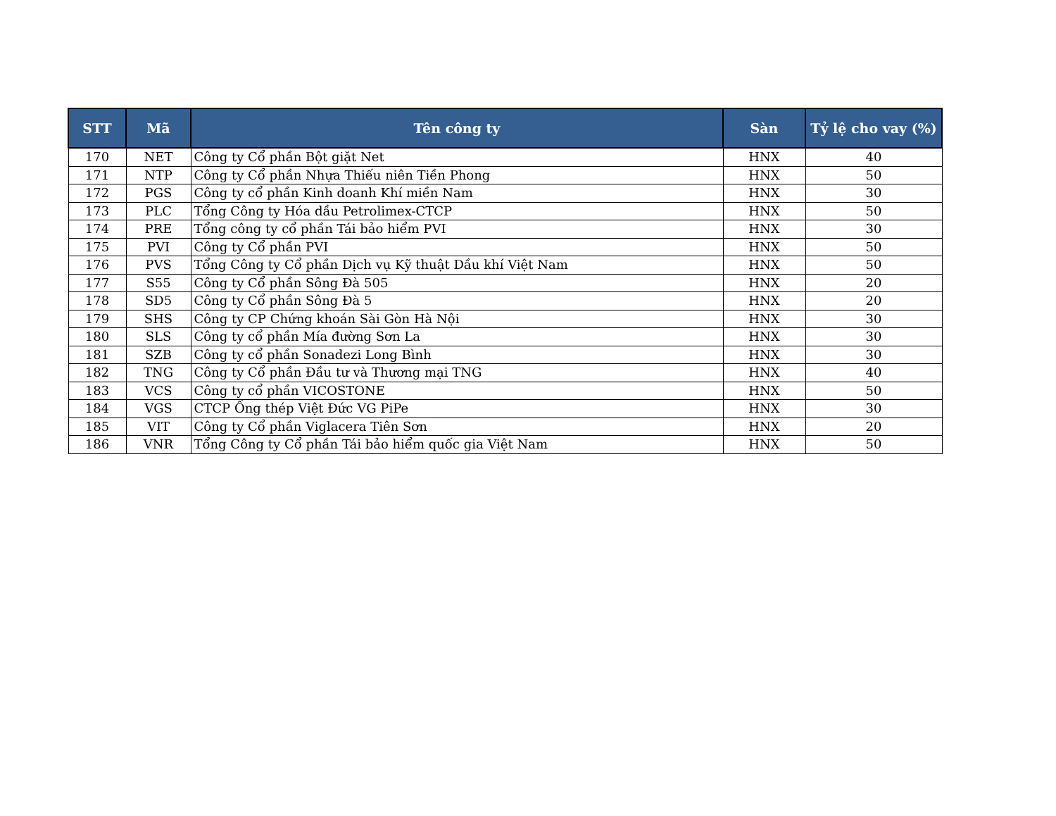| STT | Mã | Tên công ty | Sàn | Tỷ lệ cho vay (%) |
| --- | --- | --- | --- | --- |
| 170 | NET | Công ty Cổ phần Bột giặt Net | HNX | 40 |
| 171 | NTP | Công ty Cổ phần Nhựa Thiếu niên Tiền Phong | HNX | 50 |
| 172 | PGS | Công ty cổ phần Kinh doanh Khí miền Nam | HNX | 30 |
| 173 | PLC | Tổng Công ty Hóa dầu Petrolimex-CTCP | HNX | 50 |
| 174 | PRE | Tổng công ty cổ phần Tái bảo hiểm PVI | HNX | 30 |
| 175 | PVI | Công ty Cổ phần PVI | HNX | 50 |
| 176 | PVS | Tổng Công ty Cổ phần Dịch vụ Kỹ thuật Dầu khí Việt Nam | HNX | 50 |
| 177 | S55 | Công ty Cổ phần Sông Đà 505 | HNX | 20 |
| 178 | SD5 | Công ty Cổ phần Sông Đà 5 | HNX | 20 |
| 179 | SHS | Công ty CP Chứng khoán Sài Gòn Hà Nội | HNX | 30 |
| 180 | SLS | Công ty cổ phần Mía đường Sơn La | HNX | 30 |
| 181 | SZB | Công ty cổ phần Sonadezi Long Bình | HNX | 30 |
| 182 | TNG | Công ty Cổ phần Đầu tư và Thương mại TNG | HNX | 40 |
| 183 | VCS | Công ty cổ phần VICOSTONE | HNX | 50 |
| 184 | VGS | CTCP Ống thép Việt Đức VG PiPe | HNX | 30 |
| 185 | VIT | Công ty Cổ phần Viglacera Tiên Sơn | HNX | 20 |
| 186 | VNR | Tổng Công ty Cổ phần Tái bảo hiểm quốc gia Việt Nam | HNX | 50 |